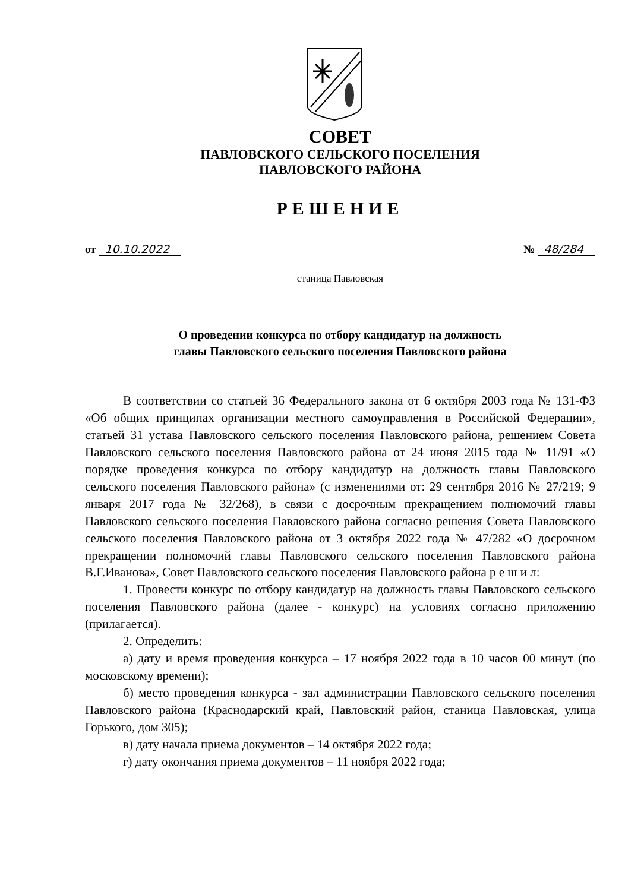СОВЕТ
ПАВЛОВСКОГО СЕЛЬСКОГО ПОСЕЛЕНИЯ
ПАВЛОВСКОГО РАЙОНА
РЕШЕНИЕ
от 10.10.2022 № 48/284
станица Павловская
О проведении конкурса по отбору кандидатур на должность
главы Павловского сельского поселения Павловского района
В соответствии со статьей 36 Федерального закона от 6 октября 2003 года № 131-ФЗ «Об общих принципах организации местного самоуправления в Российской Федерации», статьей 31 устава Павловского сельского поселения Павловского района, решением Совета Павловского сельского поселения Павловского района от 24 июня 2015 года № 11/91 «О порядке проведения конкурса по отбору кандидатур на должность главы Павловского сельского поселения Павловского района» (с изменениями от: 29 сентября 2016 № 27/219; 9 января 2017 года № 32/268), в связи с досрочным прекращением полномочий главы Павловского сельского поселения Павловского района согласно решения Совета Павловского сельского поселения Павловского района от 3 октября 2022 года № 47/282 «О досрочном прекращении полномочий главы Павловского сельского поселения Павловского района В.Г.Иванова», Совет Павловского сельского поселения Павловского района р е ш и л:
1. Провести конкурс по отбору кандидатур на должность главы Павловского сельского поселения Павловского района (далее - конкурс) на условиях согласно приложению (прилагается).
2. Определить:
а) дату и время проведения конкурса – 17 ноября 2022 года в 10 часов 00 минут (по московскому времени);
б) место проведения конкурса - зал администрации Павловского сельского поселения Павловского района (Краснодарский край, Павловский район, станица Павловская, улица Горького, дом 305);
в) дату начала приема документов – 14 октября 2022 года;
г) дату окончания приема документов – 11 ноября 2022 года;